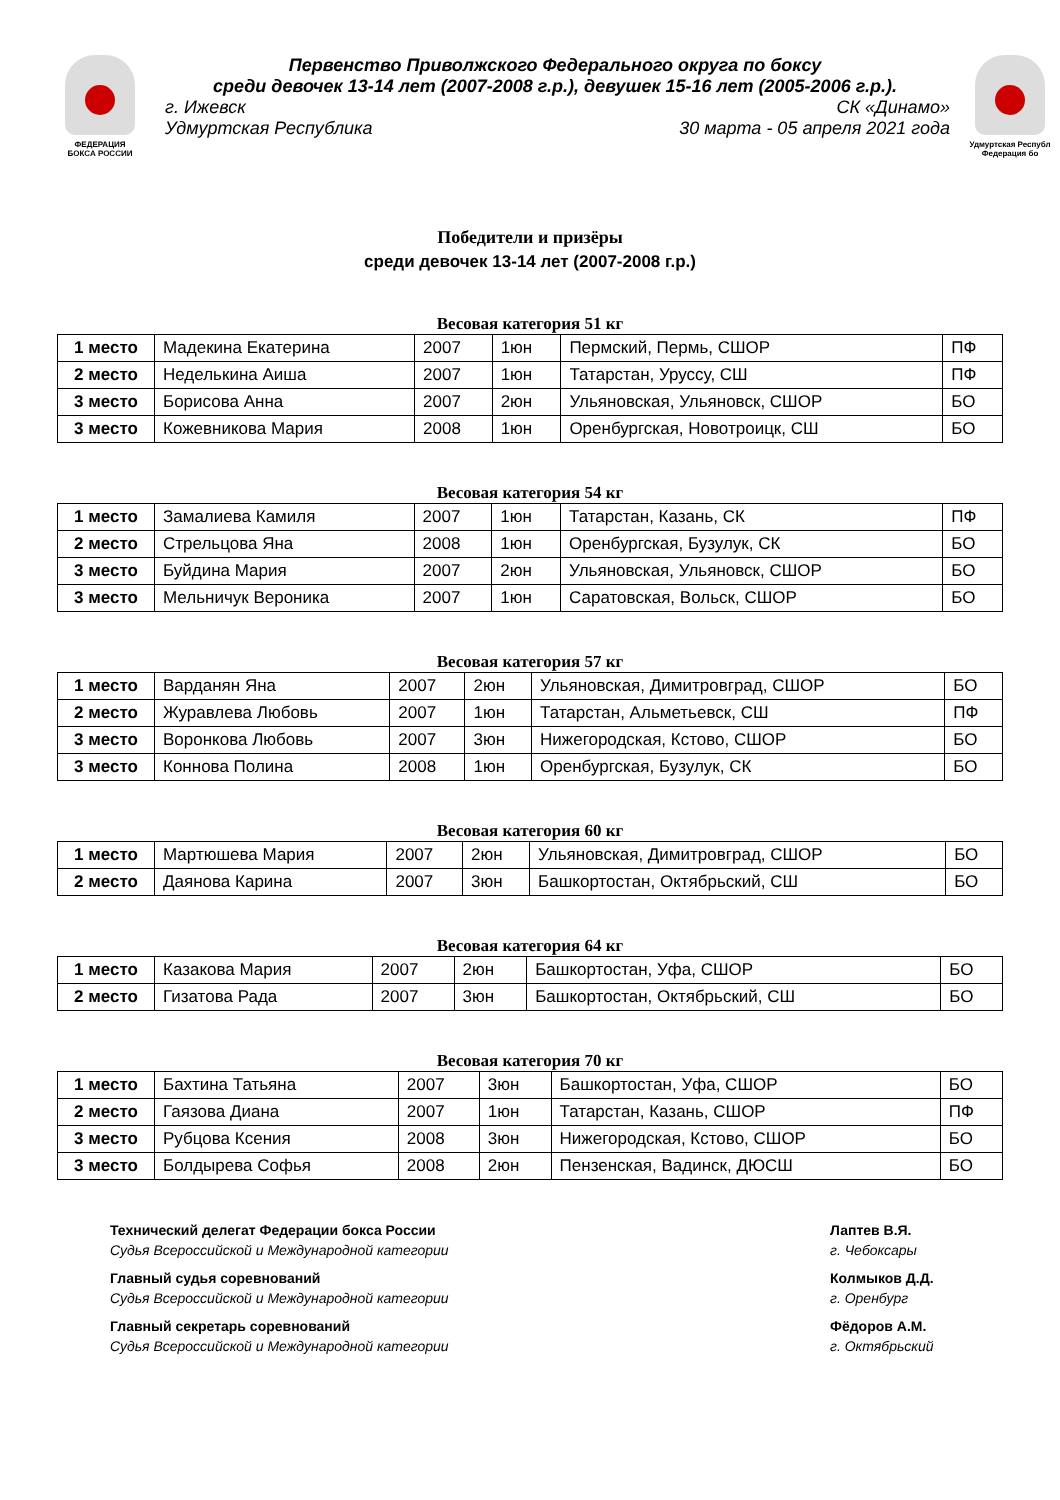ФЕДЕРАЦИЯ
БОКСА РОССИИ
Первенство Приволжского Федерального округа по боксу
среди девочек 13-14 лет (2007-2008 г.р.), девушек 15-16 лет (2005-2006 г.р.).
г. Ижевск СК «Динамо»
Удмуртская Республика 30 марта - 05 апреля 2021 года
Удмуртская Республ
Федерация бо
Победители и призёры
среди девочек 13-14 лет (2007-2008 г.р.)
Весовая категория 51 кг
| 1 место | Мадекина Екатерина | 2007 | 1юн | Пермский, Пермь, СШОР | ПФ |
| 2 место | Неделькина Аиша | 2007 | 1юн | Татарстан, Уруссу, СШ | ПФ |
| 3 место | Борисова Анна | 2007 | 2юн | Ульяновская, Ульяновск, СШОР | БО |
| 3 место | Кожевникова Мария | 2008 | 1юн | Оренбургская, Новотроицк, СШ | БО |
Весовая категория 54 кг
| 1 место | Замалиева Камиля | 2007 | 1юн | Татарстан, Казань, СК | ПФ |
| 2 место | Стрельцова Яна | 2008 | 1юн | Оренбургская, Бузулук, СК | БО |
| 3 место | Буйдина Мария | 2007 | 2юн | Ульяновская, Ульяновск, СШОР | БО |
| 3 место | Мельничук Вероника | 2007 | 1юн | Саратовская, Вольск, СШОР | БО |
Весовая категория 57 кг
| 1 место | Варданян Яна | 2007 | 2юн | Ульяновская, Димитровград, СШОР | БО |
| 2 место | Журавлева Любовь | 2007 | 1юн | Татарстан, Альметьевск, СШ | ПФ |
| 3 место | Воронкова Любовь | 2007 | 3юн | Нижегородская, Кстово, СШОР | БО |
| 3 место | Коннова Полина | 2008 | 1юн | Оренбургская, Бузулук, СК | БО |
Весовая категория 60 кг
| 1 место | Мартюшева Мария | 2007 | 2юн | Ульяновская, Димитровград, СШОР | БО |
| 2 место | Даянова Карина | 2007 | 3юн | Башкортостан, Октябрьский, СШ | БО |
Весовая категория 64 кг
| 1 место | Казакова Мария | 2007 | 2юн | Башкортостан, Уфа, СШОР | БО |
| 2 место | Гизатова Рада | 2007 | 3юн | Башкортостан, Октябрьский, СШ | БО |
Весовая категория 70 кг
| 1 место | Бахтина Татьяна | 2007 | 3юн | Башкортостан, Уфа, СШОР | БО |
| 2 место | Гаязова Диана | 2007 | 1юн | Татарстан, Казань, СШОР | ПФ |
| 3 место | Рубцова Ксения | 2008 | 3юн | Нижегородская, Кстово, СШОР | БО |
| 3 место | Болдырева Софья | 2008 | 2юн | Пензенская, Вадинск, ДЮСШ | БО |
Технический делегат Федерации бокса России
Судья Всероссийской и Международной категории
Главный судья соревнований
Судья Всероссийской и Международной категории
Главный секретарь соревнований
Судья Всероссийской и Международной категории
Лаптев В.Я.
г. Чебоксары
Колмыков Д.Д.
г. Оренбург
Фёдоров А.М.
г. Октябрьский